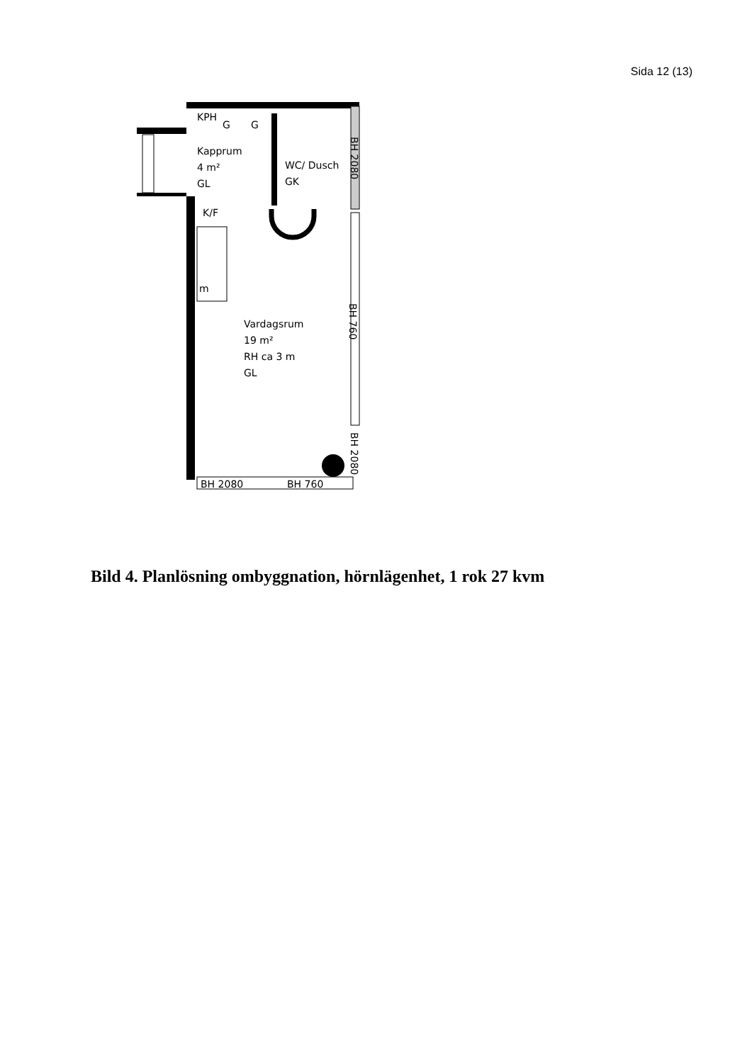Sida 12 (13)
KPH
G
G
Kapprum
4 m²
GL
WC/ Dusch
GK
K/F
m
Vardagsrum
19 m²
RH ca 3 m
GL
BH 2080
BH 760
BH 2080
BH 760
BH 2080
Bild 4. Planlösning ombyggnation, hörnlägenhet, 1 rok 27 kvm